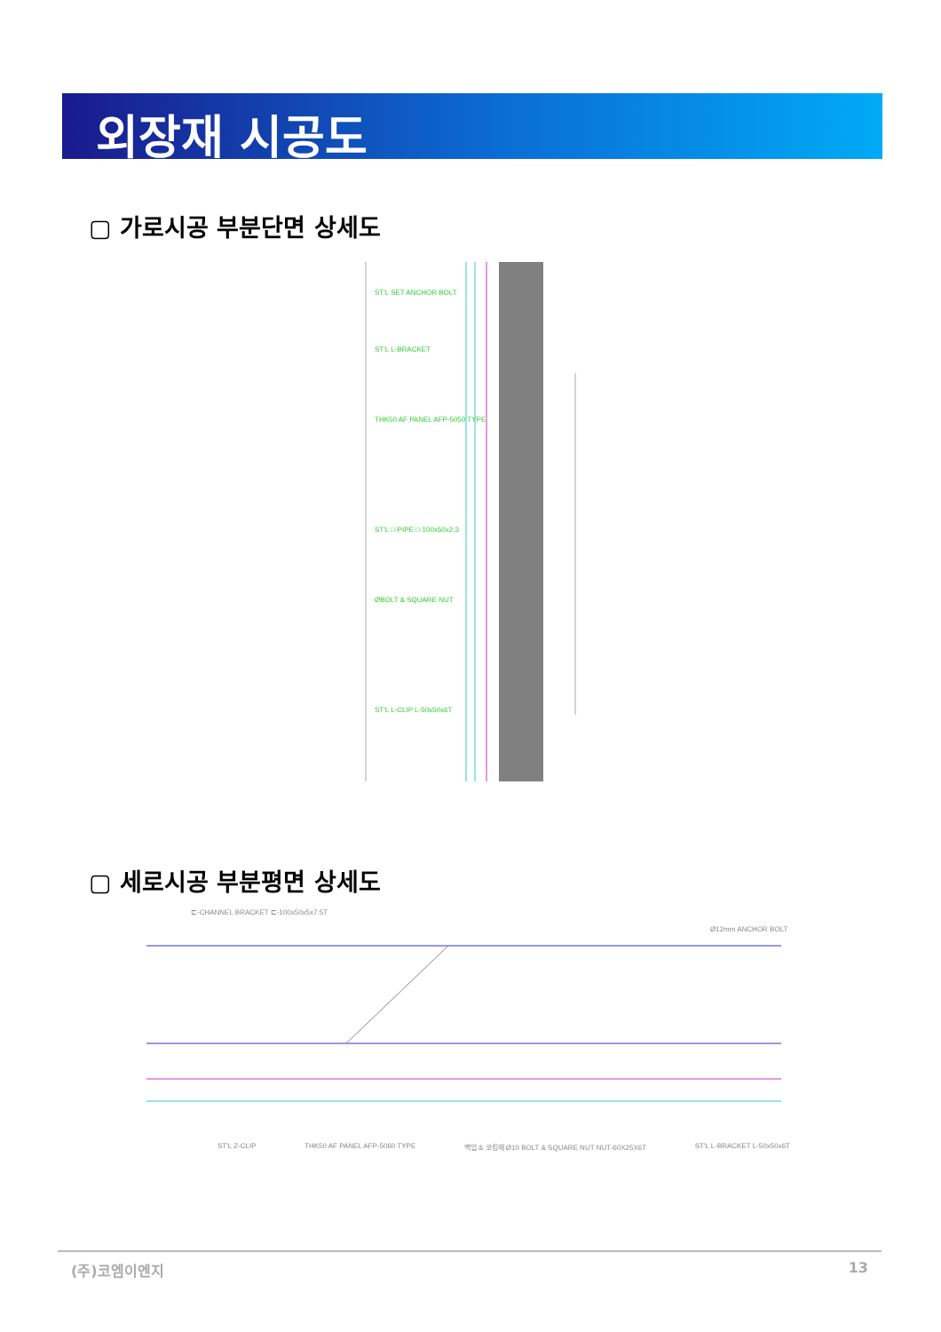외장재 시공도
▢ 가로시공 부분단면 상세도
ST'L SET ANCHOR BOLT
ST'L L-BRACKET
THK50 AF PANEL AFP-5050 TYPE
ST'L □-PIPE □-100x50x2.3
ØBOLT & SQUARE NUT
ST'L L-CLIP L-50x50x6T
▢ 세로시공 부분평면 상세도
⊏-CHANNEL BRACKET ⊏-100x50x5x7.5T
Ø12mm ANCHOR BOLT
ST'L Z-CLIP THK50 AF PANEL AFP-5060 TYPE 백업 & 코킹재 Ø10 BOLT & SQUARE NUT NUT-60X25X6T ST'L L-BRACKET L-50x50x6T
(주)코엠이엔지 13